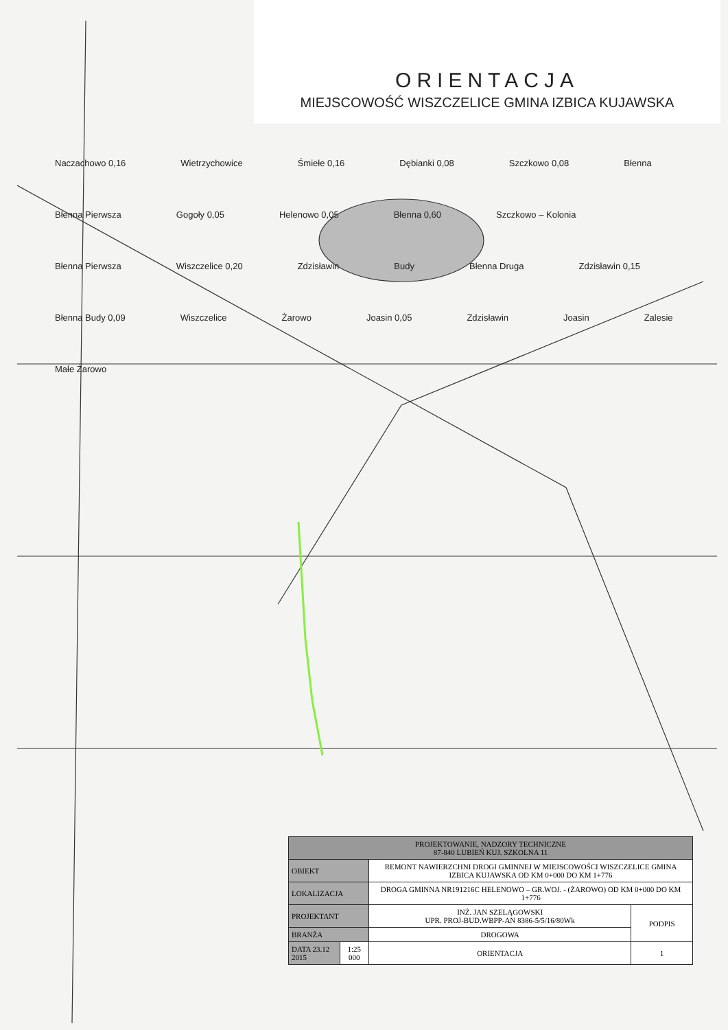ORIENTACJA
MIEJSCOWOŚĆ WISZCZELICE GMINA IZBICA KUJAWSKA
Naczachowo 0,16 Wietrzychowice Śmiełe 0,16 Dębianki 0,08 Szczkowo 0,08 Błenna Błenna Pierwsza Gogoły 0,05 Helenowo 0,05 Błenna 0,60 Szczkowo – Kolonia Błenna Pierwsza Wiszczelice 0,20 Zdzisławin Budy Błenna Druga Zdzisławin 0,15 Błenna Budy 0,09 Wiszczelice Żarowo Joasin 0,05 Zdzisławin Joasin Zalesie Małe Żarowo
| PROJEKTOWANIE, NADZORY TECHNICZNE 87-840 LUBIEŃ KUJ. SZKOLNA 11 | | | |
| OBIEKT | | REMONT NAWIERZCHNI DROGI GMINNEJ W MIEJSCOWOŚCI WISZCZELICE GMINA IZBICA KUJAWSKA OD KM 0+000 DO KM 1+776 | |
| LOKALIZACJA | | DROGA GMINNA NR191216C HELENOWO – GR.WOJ. - (ŻAROWO) OD KM 0+000 DO KM 1+776 | |
| PROJEKTANT | | INŻ. JAN SZELĄGOWSKI UPR. PROJ-BUD.WBPP-AN 8386-5/5/16/80Wk | PODPIS |
| BRANŻA | | DROGOWA | |
| DATA 23.12 2015 | 1:25 000 | ORIENTACJA | 1 |